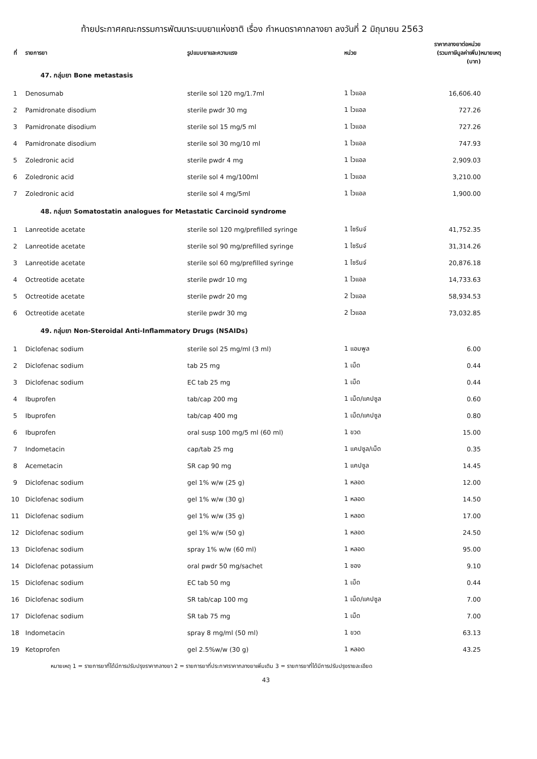ท้ายประกาศคณะกรรมการพัฒนาระบบยาแห่งชาติ เรื่อง กำหนดราคากลางยา ลงวันที่ 2 มิถุนายน 2563
| ที่ | รายการยา | รูปแบบยาและความแรง | หน่วย | ราคากลางยาต่อหน่วย (รวมภาษีมูลค่าเพิ่ม) (บาท) | หมายเหตุ |
| --- | --- | --- | --- | --- | --- |
| 47. กลุ่มยา Bone metastasis | | | | | |
| 1 | Denosumab | sterile sol 120 mg/1.7ml | 1 ไวแอล | 16,606.40 | |
| 2 | Pamidronate disodium | sterile pwdr 30 mg | 1 ไวแอล | 727.26 | |
| 3 | Pamidronate disodium | sterile sol 15 mg/5 ml | 1 ไวแอล | 727.26 | |
| 4 | Pamidronate disodium | sterile sol 30 mg/10 ml | 1 ไวแอล | 747.93 | |
| 5 | Zoledronic acid | sterile pwdr 4 mg | 1 ไวแอล | 2,909.03 | |
| 6 | Zoledronic acid | sterile sol 4 mg/100ml | 1 ไวแอล | 3,210.00 | |
| 7 | Zoledronic acid | sterile sol 4 mg/5ml | 1 ไวแอล | 1,900.00 | |
| 48. กลุ่มยา Somatostatin analogues for Metastatic Carcinoid syndrome | | | | | |
| 1 | Lanreotide acetate | sterile sol 120 mg/prefilled syringe | 1 ไซรินจ์ | 41,752.35 | |
| 2 | Lanreotide acetate | sterile sol 90 mg/prefilled syringe | 1 ไซรินจ์ | 31,314.26 | |
| 3 | Lanreotide acetate | sterile sol 60 mg/prefilled syringe | 1 ไซรินจ์ | 20,876.18 | |
| 4 | Octreotide acetate | sterile pwdr 10 mg | 1 ไวแอล | 14,733.63 | |
| 5 | Octreotide acetate | sterile pwdr 20 mg | 2 ไวแอล | 58,934.53 | |
| 6 | Octreotide acetate | sterile pwdr 30 mg | 2 ไวแอล | 73,032.85 | |
| 49. กลุ่มยา Non-Steroidal Anti-Inflammatory Drugs (NSAIDs) | | | | | |
| 1 | Diclofenac sodium | sterile sol 25 mg/ml (3 ml) | 1 แอมพูล | 6.00 | |
| 2 | Diclofenac sodium | tab 25 mg | 1 เม็ด | 0.44 | |
| 3 | Diclofenac sodium | EC tab 25 mg | 1 เม็ด | 0.44 | |
| 4 | Ibuprofen | tab/cap 200 mg | 1 เม็ด/แคปซูล | 0.60 | |
| 5 | Ibuprofen | tab/cap 400 mg | 1 เม็ด/แคปซูล | 0.80 | |
| 6 | Ibuprofen | oral susp 100 mg/5 ml (60 ml) | 1 ขวด | 15.00 | |
| 7 | Indometacin | cap/tab 25 mg | 1 แคปซูล/เม็ด | 0.35 | |
| 8 | Acemetacin | SR cap 90 mg | 1 แคปซูล | 14.45 | |
| 9 | Diclofenac sodium | gel 1% w/w (25 g) | 1 หลอด | 12.00 | |
| 10 | Diclofenac sodium | gel 1% w/w (30 g) | 1 หลอด | 14.50 | |
| 11 | Diclofenac sodium | gel 1% w/w (35 g) | 1 หลอด | 17.00 | |
| 12 | Diclofenac sodium | gel 1% w/w (50 g) | 1 หลอด | 24.50 | |
| 13 | Diclofenac sodium | spray 1% w/w (60 ml) | 1 หลอด | 95.00 | |
| 14 | Diclofenac potassium | oral pwdr 50 mg/sachet | 1 ซอง | 9.10 | |
| 15 | Diclofenac sodium | EC tab 50 mg | 1 เม็ด | 0.44 | |
| 16 | Diclofenac sodium | SR tab/cap 100 mg | 1 เม็ด/แคปซูล | 7.00 | |
| 17 | Diclofenac sodium | SR tab 75 mg | 1 เม็ด | 7.00 | |
| 18 | Indometacin | spray 8 mg/ml (50 ml) | 1 ขวด | 63.13 | |
| 19 | Ketoprofen | gel 2.5%w/w (30 g) | 1 หลอด | 43.25 | |
หมายเหตุ 1 = รายการยาที่ได้มีการปรับปรุงราคากลางยา 2 = รายการยาที่ประกาศราคากลางยาเพิ่มเติม 3 = รายการยาที่ได้มีการปรับปรุงรายละเอียด
43